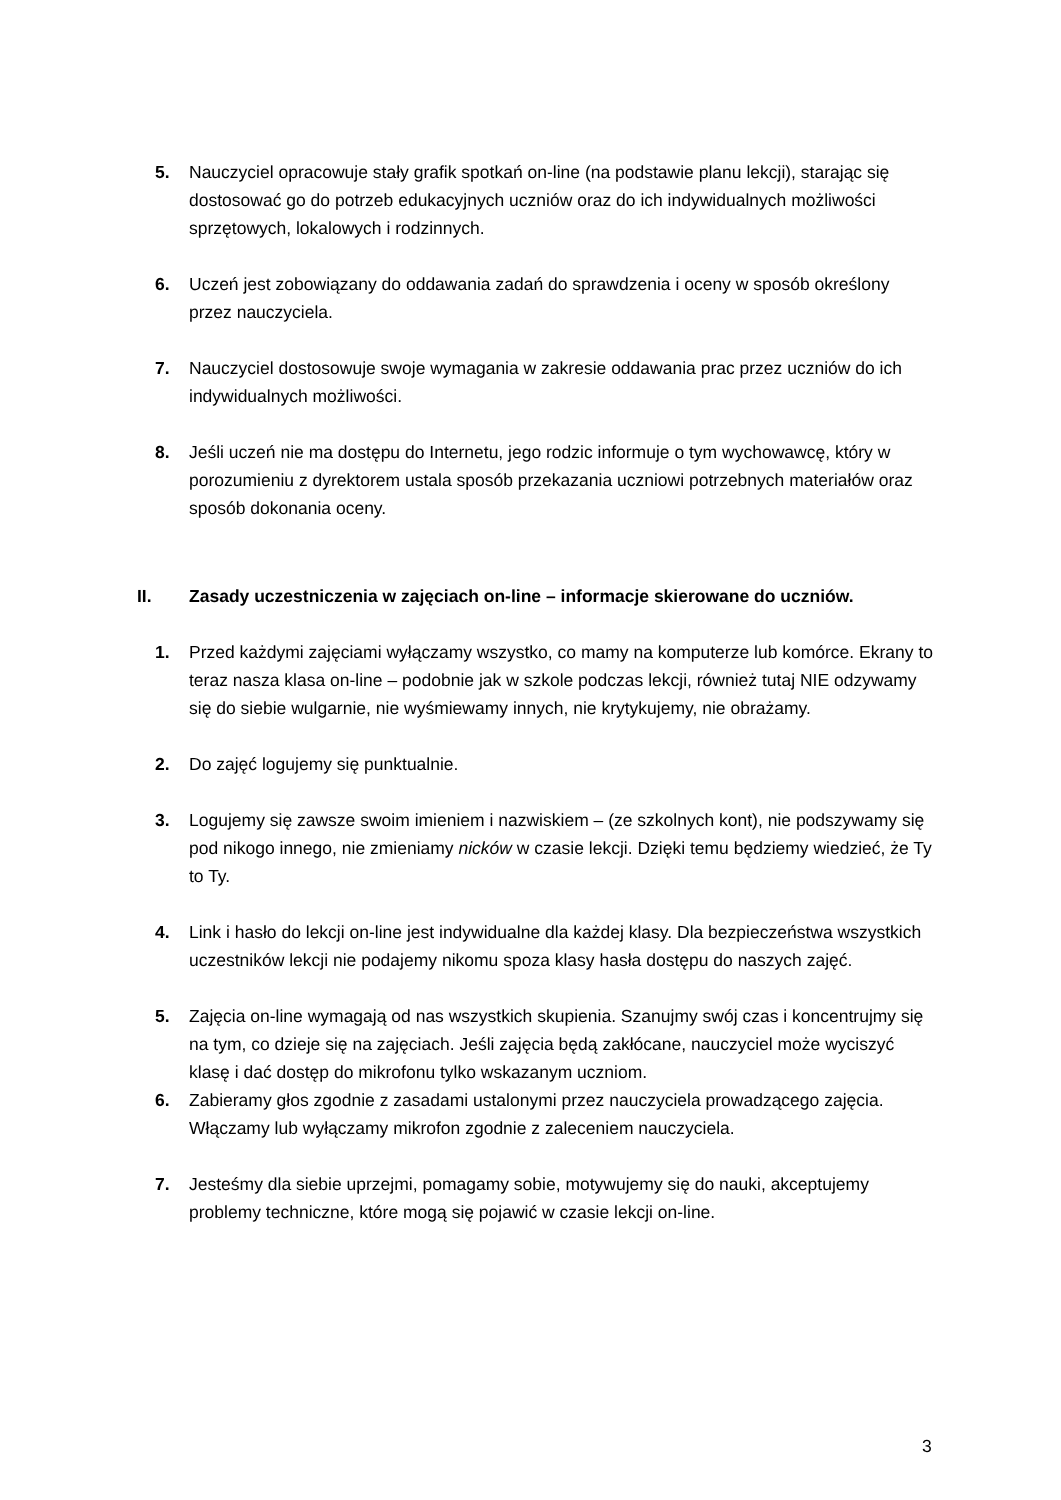5. Nauczyciel opracowuje stały grafik spotkań on-line (na podstawie planu lekcji), starając się dostosować go do potrzeb edukacyjnych uczniów oraz do ich indywidualnych możliwości sprzętowych, lokalowych i rodzinnych.
6. Uczeń jest zobowiązany do oddawania zadań do sprawdzenia i oceny w sposób określony przez nauczyciela.
7. Nauczyciel dostosowuje swoje wymagania w zakresie oddawania prac przez uczniów do ich indywidualnych możliwości.
8. Jeśli uczeń nie ma dostępu do Internetu, jego rodzic informuje o tym wychowawcę, który w porozumieniu z dyrektorem ustala sposób przekazania uczniowi potrzebnych materiałów oraz sposób dokonania oceny.
II. Zasady uczestniczenia w zajęciach on-line – informacje skierowane do uczniów.
1. Przed każdymi zajęciami wyłączamy wszystko, co mamy na komputerze lub komórce. Ekrany to teraz nasza klasa on-line – podobnie jak w szkole podczas lekcji, również tutaj NIE odzywamy się do siebie wulgarnie, nie wyśmiewamy innych, nie krytykujemy, nie obrażamy.
2. Do zajęć logujemy się punktualnie.
3. Logujemy się zawsze swoim imieniem i nazwiskiem – (ze szkolnych kont), nie podszywamy się pod nikogo innego, nie zmieniamy nicków w czasie lekcji. Dzięki temu będziemy wiedzieć, że Ty to Ty.
4. Link i hasło do lekcji on-line jest indywidualne dla każdej klasy. Dla bezpieczeństwa wszystkich uczestników lekcji nie podajemy nikomu spoza klasy hasła dostępu do naszych zajęć.
5. Zajęcia on-line wymagają od nas wszystkich skupienia. Szanujmy swój czas i koncentrujmy się na tym, co dzieje się na zajęciach. Jeśli zajęcia będą zakłócane, nauczyciel może wyciszyć klasę i dać dostęp do mikrofonu tylko wskazanym uczniom.
6. Zabieramy głos zgodnie z zasadami ustalonymi przez nauczyciela prowadzącego zajęcia. Włączamy lub wyłączamy mikrofon zgodnie z zaleceniem nauczyciela.
7. Jesteśmy dla siebie uprzejmi, pomagamy sobie, motywujemy się do nauki, akceptujemy problemy techniczne, które mogą się pojawić w czasie lekcji on-line.
3